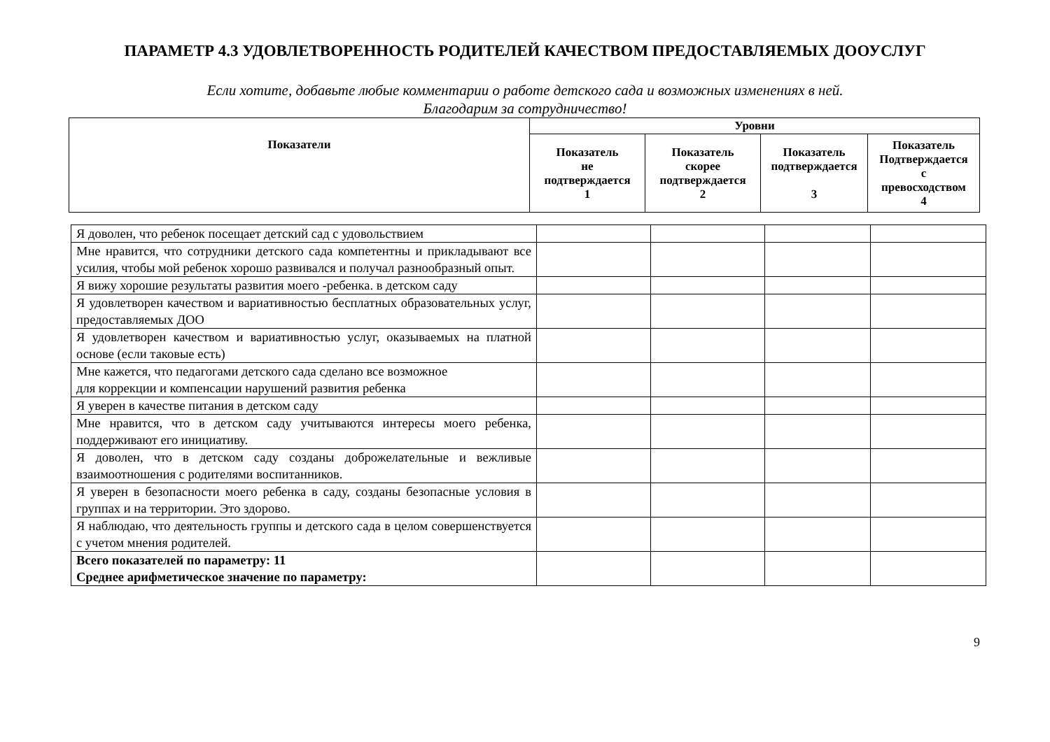ПАРАМЕТР 4.3 УДОВЛЕТВОРЕННОСТЬ РОДИТЕЛЕЙ КАЧЕСТВОМ ПРЕДОСТАВЛЯЕМЫХ ДООУСЛУГ
Если хотите, добавьте любые комментарии о работе детского сада и возможных изменениях в ней.
Благодарим за сотрудничество!
| Показатели | Уровни | | | |
| --- | --- | --- | --- | --- |
| | Показатель не подтверждается 1 | Показатель скорее подтверждается 2 | Показатель подтверждается 3 | Показатель Подтверждается с превосходством 4 |
| Я доволен, что ребенок посещает детский сад с удовольствием | | | | |
| Мне нравится, что сотрудники детского сада компетентны и прикладывают все усилия, чтобы мой ребенок хорошо развивался и получал разнообразный опыт. | | | | |
| Я вижу хорошие результаты развития моего -ребенка. в детском саду | | | | |
| Я удовлетворен качеством и вариативностью бесплатных образовательных услуг, предоставляемых ДОО | | | | |
| Я удовлетворен качеством и вариативностью услуг, оказываемых на платной основе (если таковые есть) | | | | |
| Мне кажется, что педагогами детского сада сделано все возможное для коррекции и компенсации нарушений развития ребенка | | | | |
| Я уверен в качестве питания в детском саду | | | | |
| Мне нравится, что в детском саду учитываются интересы моего ребенка, поддерживают его инициативу. | | | | |
| Я доволен, что в детском саду созданы доброжелательные и вежливые взаимоотношения с родителями воспитанников. | | | | |
| Я уверен в безопасности моего ребенка в саду, созданы безопасные условия в группах и на территории. Это здорово. | | | | |
| Я наблюдаю, что деятельность группы и детского сада в целом совершенствуется с учетом мнения родителей. | | | | |
| Всего показателей по параметру: 11 Среднее арифметическое значение по параметру: | | | | |
9